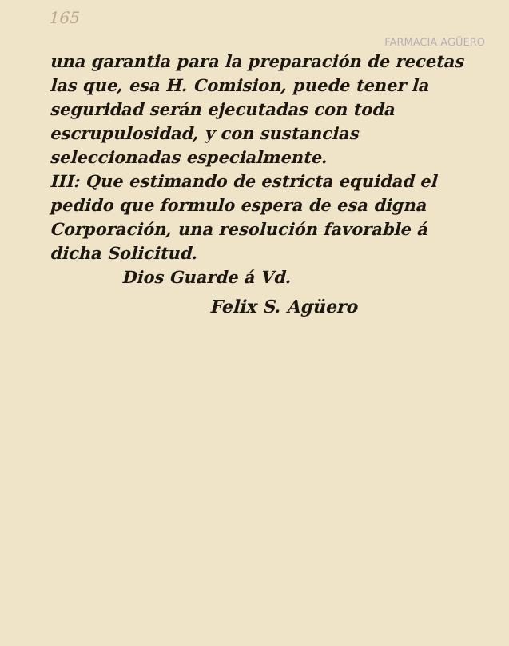165
FARMACIA AGÜERO
una garantia para la preparación de recetas las que, esa H. Comision, puede tener la seguridad serán ejecutadas con toda escrupulosidad, y con sustancias seleccionadas especialmente.
III: Que estimando de estricta equidad el pedido que formulo espera de esa digna Corporación, una resolución favorable á dicha Solicitud.
Dios Guarde á Vd.
Felix S. Agüero